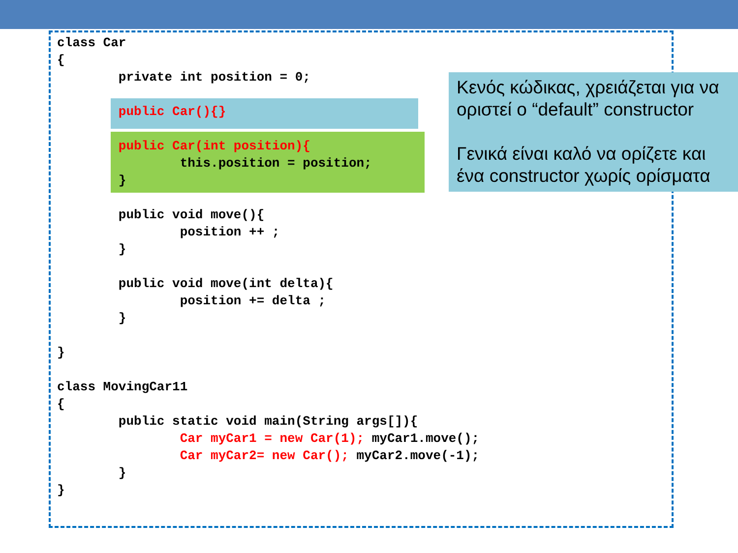class Car { private int position = 0; public Car(){} public Car(int position){ this.position = position; } public void move(){ position ++ ; } public void move(int delta){ position += delta ; } } class MovingCar11 { public static void main(String args[]){ Car myCar1 = new Car(1); myCar1.move(); Car myCar2= new Car(); myCar2.move(-1); } }
Κενός κώδικας, χρειάζεται για να οριστεί ο “default” constructor
Γενικά είναι καλό να ορίζετε και ένα constructor χωρίς ορίσματα